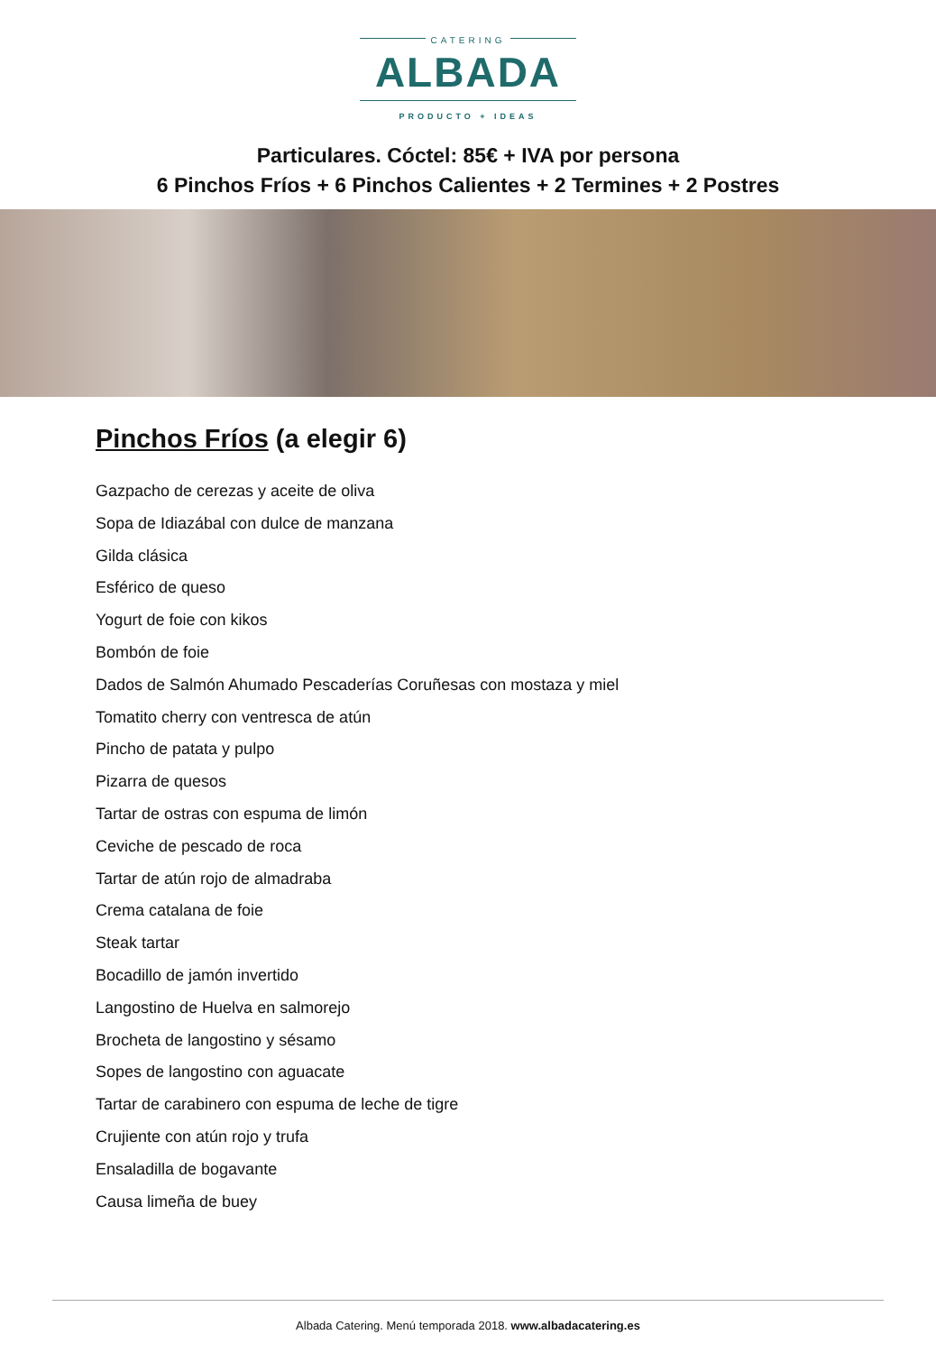CATERING
ALBADA
PRODUCTO + IDEAS
Particulares. Cóctel: 85€ + IVA por persona
6 Pinchos Fríos + 6 Pinchos Calientes + 2 Termines + 2 Postres
Pinchos Fríos (a elegir 6)
Gazpacho de cerezas y aceite de oliva
Sopa de Idiazábal con dulce de manzana
Gilda clásica
Esférico de queso
Yogurt de foie con kikos
Bombón de foie
Dados de Salmón Ahumado Pescaderías Coruñesas con mostaza y miel
Tomatito cherry con ventresca de atún
Pincho de patata y pulpo
Pizarra de quesos
Tartar de ostras con espuma de limón
Ceviche de pescado de roca
Tartar de atún rojo de almadraba
Crema catalana de foie
Steak tartar
Bocadillo de jamón invertido
Langostino de Huelva en salmorejo
Brocheta de langostino y sésamo
Sopes de langostino con aguacate
Tartar de carabinero con espuma de leche de tigre
Crujiente con atún rojo y trufa
Ensaladilla de bogavante
Causa limeña de buey
Albada Catering. Menú temporada 2018. www.albadacatering.es